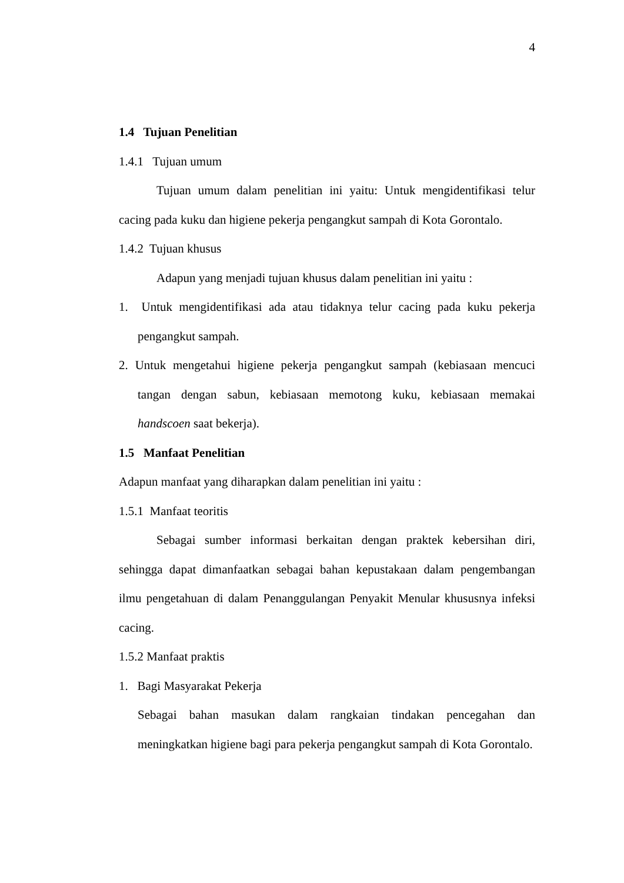4
1.4 Tujuan Penelitian
1.4.1 Tujuan umum
Tujuan umum dalam penelitian ini yaitu: Untuk mengidentifikasi telur cacing pada kuku dan higiene pekerja pengangkut sampah di Kota Gorontalo.
1.4.2 Tujuan khusus
Adapun yang menjadi tujuan khusus dalam penelitian ini yaitu :
1. Untuk mengidentifikasi ada atau tidaknya telur cacing pada kuku pekerja pengangkut sampah.
2. Untuk mengetahui higiene pekerja pengangkut sampah (kebiasaan mencuci tangan dengan sabun, kebiasaan memotong kuku, kebiasaan memakai handscoen saat bekerja).
1.5 Manfaat Penelitian
Adapun manfaat yang diharapkan dalam penelitian ini yaitu :
1.5.1 Manfaat teoritis
Sebagai sumber informasi berkaitan dengan praktek kebersihan diri, sehingga dapat dimanfaatkan sebagai bahan kepustakaan dalam pengembangan ilmu pengetahuan di dalam Penanggulangan Penyakit Menular khususnya infeksi cacing.
1.5.2 Manfaat praktis
1. Bagi Masyarakat Pekerja
Sebagai bahan masukan dalam rangkaian tindakan pencegahan dan meningkatkan higiene bagi para pekerja pengangkut sampah di Kota Gorontalo.